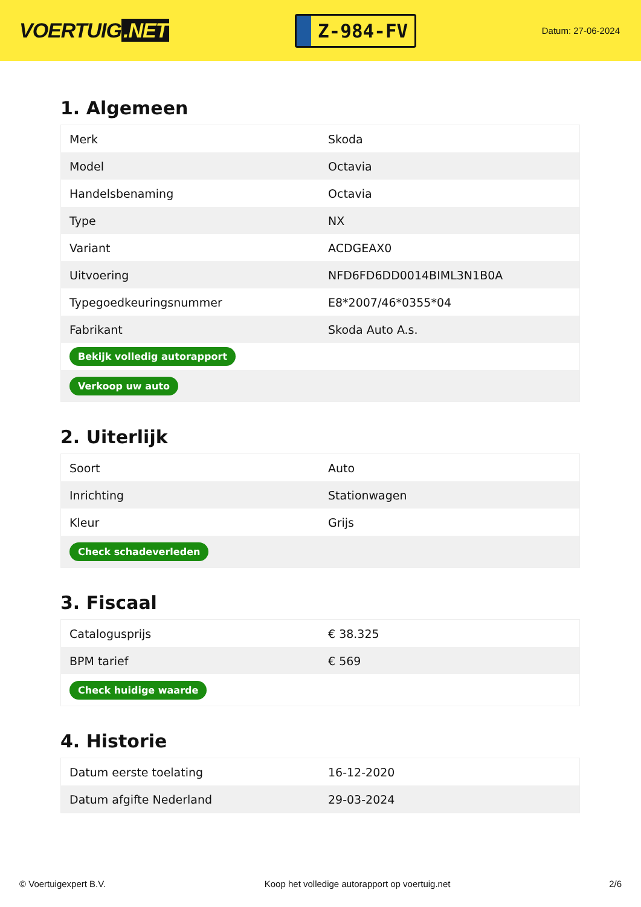VOERTUIG.NET
Z-984-FV
Datum: 27-06-2024
1. Algemeen
| Merk | Skoda |
| Model | Octavia |
| Handelsbenaming | Octavia |
| Type | NX |
| Variant | ACDGEAX0 |
| Uitvoering | NFD6FD6DD0014BIML3N1B0A |
| Typegoedkeuringsnummer | E8*2007/46*0355*04 |
| Fabrikant | Skoda Auto A.s. |
| Bekijk volledig autorapport | |
| Verkoop uw auto | |
2. Uiterlijk
| Soort | Auto |
| Inrichting | Stationwagen |
| Kleur | Grijs |
| Check schadeverleden | |
3. Fiscaal
| Catalogusprijs | € 38.325 |
| BPM tarief | € 569 |
| Check huidige waarde | |
4. Historie
| Datum eerste toelating | 16-12-2020 |
| Datum afgifte Nederland | 29-03-2024 |
© Voertuigexpert B.V. Koop het volledige autorapport op voertuig.net 2/6